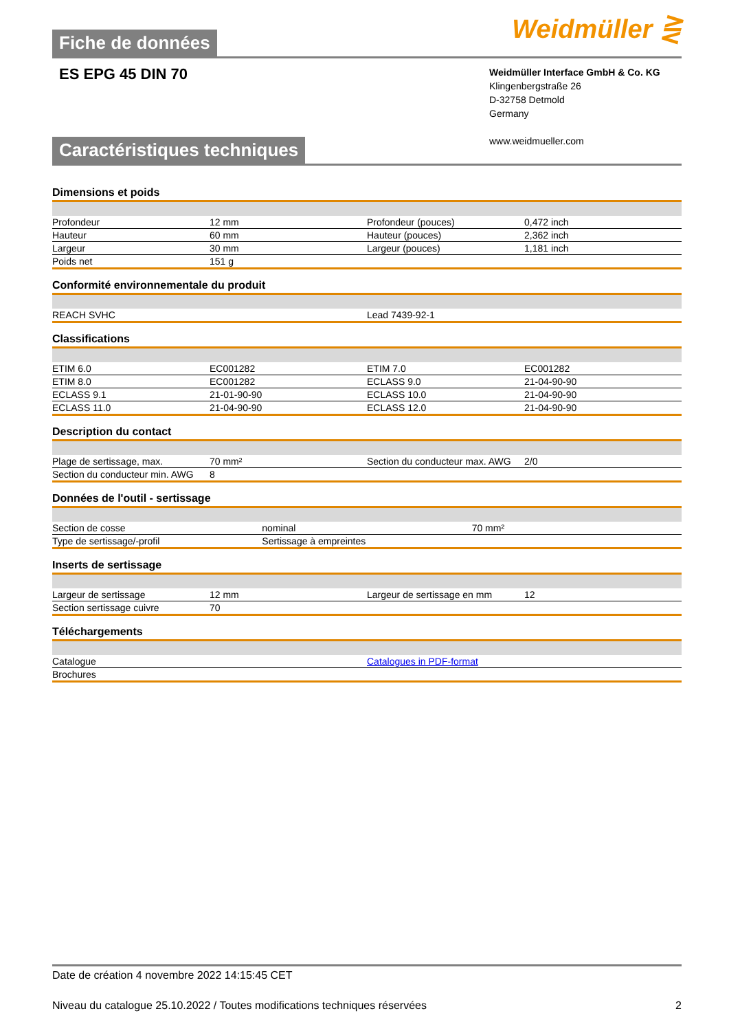Fiche de données
Weidmüller ⋛
ES EPG 45 DIN 70
Weidmüller Interface GmbH & Co. KG
Klingenbergstraße 26
D-32758 Detmold
Germany
www.weidmueller.com
Caractéristiques techniques
Dimensions et poids
| Profondeur | 12 mm | Profondeur (pouces) | 0,472 inch |
| Hauteur | 60 mm | Hauteur (pouces) | 2,362 inch |
| Largeur | 30 mm | Largeur (pouces) | 1,181 inch |
| Poids net | 151 g | | |
Conformité environnementale du produit
| REACH SVHC | Lead 7439-92-1 |
Classifications
| ETIM 6.0 | EC001282 | ETIM 7.0 | EC001282 |
| ETIM 8.0 | EC001282 | ECLASS 9.0 | 21-04-90-90 |
| ECLASS 9.1 | 21-01-90-90 | ECLASS 10.0 | 21-04-90-90 |
| ECLASS 11.0 | 21-04-90-90 | ECLASS 12.0 | 21-04-90-90 |
Description du contact
| Plage de sertissage, max. | 70 mm² | Section du conducteur max. AWG | 2/0 |
| Section du conducteur min. AWG | 8 | | |
Données de l'outil - sertissage
| Section de cosse | nominal | 70 mm² |
| Type de sertissage/-profil | Sertissage à empreintes | |
Inserts de sertissage
| Largeur de sertissage | 12 mm | Largeur de sertissage en mm | 12 |
| Section sertissage cuivre | 70 | | |
Téléchargements
| Catalogue | Catalogues in PDF-format |
| Brochures | |
Date de création 4 novembre 2022 14:15:45 CET
Niveau du catalogue 25.10.2022 / Toutes modifications techniques réservées 2